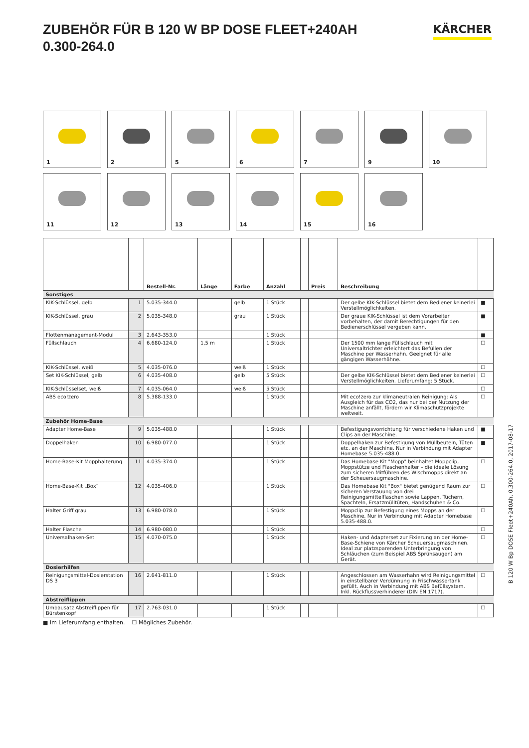ZUBEHÖR FÜR B 120 W BP DOSE FLEET+240AH
0.300-264.0
KÄRCHER
1
2
5
6
7
9
10
11
12
13
14
15
16
| | | Bestell-Nr. | Länge | Farbe | Anzahl | | Preis | Beschreibung | |
| --- | --- | --- | --- | --- | --- | --- | --- | --- | --- |
| Sonstiges | | | | | | | | | |
| KIK-Schlüssel, gelb | 1 | 5.035-344.0 | | gelb | 1 Stück | | | Der gelbe KIK-Schlüssel bietet dem Bediener keinerlei Verstellmöglichkeiten. | ■ |
| KIK-Schlüssel, grau | 2 | 5.035-348.0 | | grau | 1 Stück | | | Der graue KIK-Schlüssel ist dem Vorarbeiter vorbehalten, der damit Berechtigungen für den Bedienerschlüssel vergeben kann. | ■ |
| Flottenmanagement-Modul | 3 | 2.643-353.0 | | | 1 Stück | | | | ■ |
| Füllschlauch | 4 | 6.680-124.0 | 1,5 m | | 1 Stück | | | Der 1500 mm lange Füllschlauch mit Universaltrichter erleichtert das Befüllen der Maschine per Wasserhahn. Geeignet für alle gängigen Wasserhähne. | ☐ |
| KIK-Schlüssel, weiß | 5 | 4.035-076.0 | | weiß | 1 Stück | | | | ☐ |
| Set KIK-Schlüssel, gelb | 6 | 4.035-408.0 | | gelb | 5 Stück | | | Der gelbe KIK-Schlüssel bietet dem Bediener keinerlei Verstellmöglichkeiten. Lieferumfang: 5 Stück. | ☐ |
| KIK-Schlüsselset, weiß | 7 | 4.035-064.0 | | weiß | 5 Stück | | | | ☐ |
| ABS eco!zero | 8 | 5.388-133.0 | | | 1 Stück | | | Mit eco!zero zur klimaneutralen Reinigung: Als Ausgleich für das CO2, das nur bei der Nutzung der Maschine anfällt, fördern wir Klimaschutzprojekte weltweit. | ☐ |
| Zubehör Home-Base | | | | | | | | | |
| Adapter Home-Base | 9 | 5.035-488.0 | | | 1 Stück | | | Befestigungsvorrichtung für verschiedene Haken und Clips an der Maschine. | ■ |
| Doppelhaken | 10 | 6.980-077.0 | | | 1 Stück | | | Doppelhaken zur Befestigung von Müllbeuteln, Tüten etc. an der Maschine. Nur in Verbindung mit Adapter Homebase 5.035-488.0. | ■ |
| Home-Base-Kit Mopphalterung | 11 | 4.035-374.0 | | | 1 Stück | | | Das Homebase Kit "Mopp" beinhaltet Moppclip, Moppstütze und Flaschenhalter – die ideale Lösung zum sicheren Mitführen des Wischmopps direkt an der Scheuersaugmaschine. | ☐ |
| Home-Base-Kit „Box“ | 12 | 4.035-406.0 | | | 1 Stück | | | Das Homebase Kit "Box" bietet genügend Raum zur sicheren Verstauung von drei Reinigungsmittelflaschen sowie Lappen, Tüchern, Spachteln, Ersatzmülltüten, Handschuhen & Co. | ☐ |
| Halter Griff grau | 13 | 6.980-078.0 | | | 1 Stück | | | Moppclip zur Befestigung eines Mopps an der Maschine. Nur in Verbindung mit Adapter Homebase 5.035-488.0. | ☐ |
| Halter Flasche | 14 | 6.980-080.0 | | | 1 Stück | | | | ☐ |
| Universalhaken-Set | 15 | 4.070-075.0 | | | 1 Stück | | | Haken- und Adapterset zur Fixierung an der Home-Base-Schiene von Kärcher Scheuersaugmaschinen. Ideal zur platzsparenden Unterbringung von Schläuchen (zum Beispiel ABS Sprühsaugen) am Gerät. | ☐ |
| Dosierhilfen | | | | | | | | | |
| Reinigungsmittel-Dosierstation DS 3 | 16 | 2.641-811.0 | | | 1 Stück | | | Angeschlossen am Wasserhahn wird Reinigungsmittel in einstellbarer Verdünnung in Frischwassertank gefüllt. Auch in Verbindung mit ABS Befüllsystem. Inkl. Rückflussverhinderer (DIN EN 1717). | ☐ |
| Abstreiflippen | | | | | | | | | |
| Umbausatz Abstreiflippen für Bürstenkopf | 17 | 2.763-031.0 | | | 1 Stück | | | | ☐ |
■ Im Lieferumfang enthalten. ☐ Mögliches Zubehör.
B 120 W Bp DOSE Fleet+240Ah, 0.300-264.0, 2017-08-17